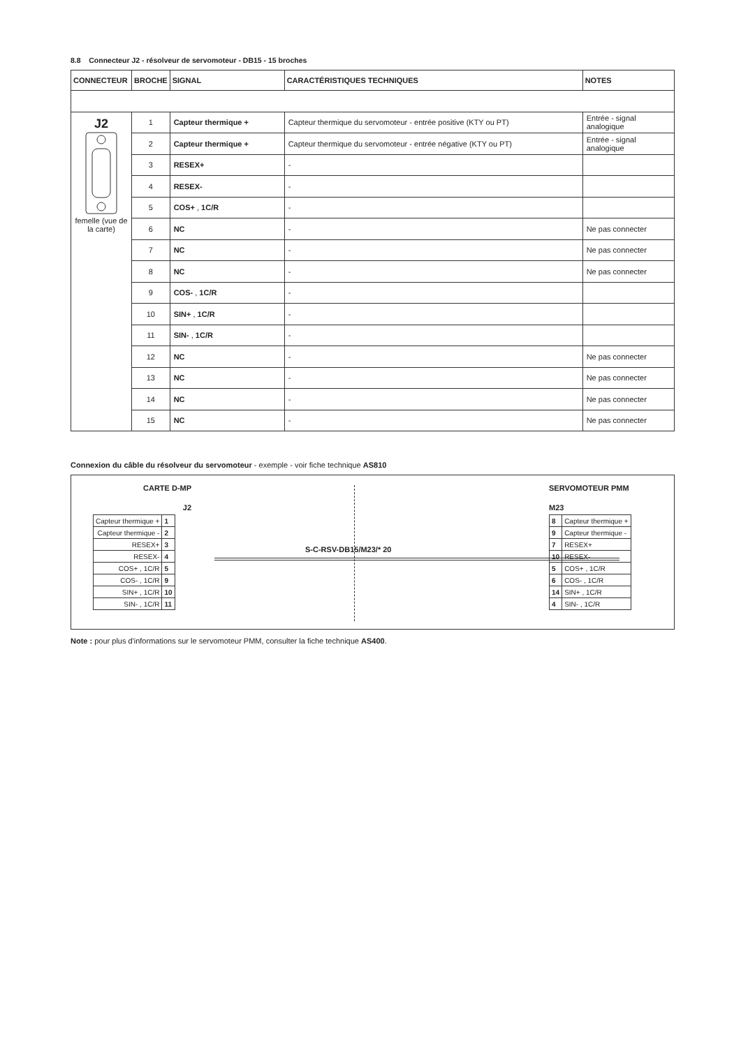8.8 Connecteur J2 - résolveur de servomoteur - DB15 - 15 broches
| CONNECTEUR | BROCHE | SIGNAL | CARACTÉRISTIQUES TECHNIQUES | NOTES |
| --- | --- | --- | --- | --- |
| J2 femelle (vue de la carte) | 1 | Capteur thermique + | Capteur thermique du servomoteur - entrée positive (KTY ou PT) | Entrée - signal analogique |
| | 2 | Capteur thermique + | Capteur thermique du servomoteur - entrée négative (KTY ou PT) | Entrée - signal analogique |
| | 3 | RESEX+ | - | |
| | 4 | RESEX- | - | |
| | 5 | COS+ , 1C/R | - | |
| | 6 | NC | - | Ne pas connecter |
| | 7 | NC | - | Ne pas connecter |
| | 8 | NC | - | Ne pas connecter |
| | 9 | COS- , 1C/R | - | |
| | 10 | SIN+ , 1C/R | - | |
| | 11 | SIN- , 1C/R | - | |
| | 12 | NC | - | Ne pas connecter |
| | 13 | NC | - | Ne pas connecter |
| | 14 | NC | - | Ne pas connecter |
| | 15 | NC | - | Ne pas connecter |
Connexion du câble du résolveur du servomoteur - exemple - voir fiche technique AS810
CARTE D-MP
J2
| Capteur thermique + | 1 |
| Capteur thermique - | 2 |
| RESEX+ | 3 |
| RESEX- | 4 |
| COS+ , 1C/R | 5 |
| COS- , 1C/R | 9 |
| SIN+ , 1C/R | 10 |
| SIN- , 1C/R | 11 |
S-C-RSV-DB15/M23/* 20
SERVOMOTEUR PMM
M23
| 8 | Capteur thermique + |
| 9 | Capteur thermique - |
| 7 | RESEX+ |
| 10 | RESEX- |
| 5 | COS+ , 1C/R |
| 6 | COS- , 1C/R |
| 14 | SIN+ , 1C/R |
| 4 | SIN- , 1C/R |
Note : pour plus d'informations sur le servomoteur PMM, consulter la fiche technique AS400.